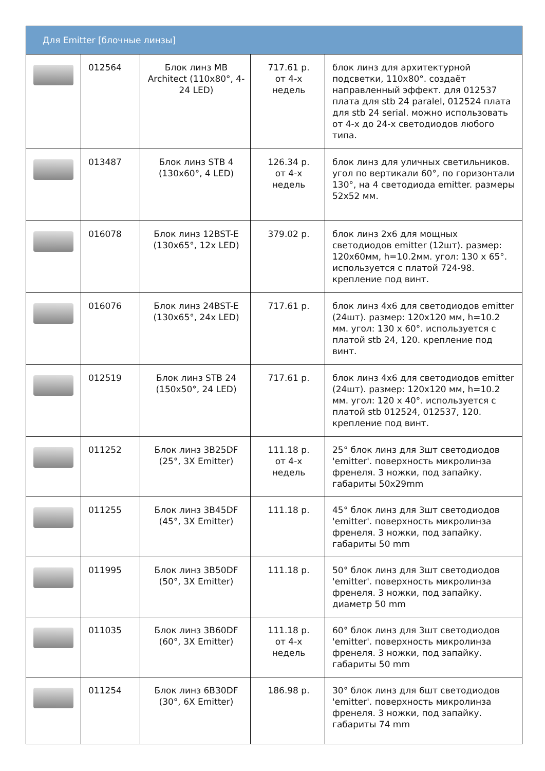| Для Emitter [блочные линзы] | | | | |
| --- | --- | --- | --- | --- |
| | 012564 | Блок линз MB Architect (110x80°, 4-24 LED) | 717.61 р. от 4-х недель | блок линз для архитектурной подсветки, 110x80°. создаёт направленный эффект. для 012537 плата для stb 24 paralel, 012524 плата для stb 24 serial. можно использовать от 4-х до 24-х светодиодов любого типа. |
| | 013487 | Блок линз STB 4 (130x60°, 4 LED) | 126.34 р. от 4-х недель | блок линз для уличных светильников. угол по вертикали 60°, по горизонтали 130°, на 4 светодиода emitter. размеры 52x52 мм. |
| | 016078 | Блок линз 12BST-E (130x65°, 12x LED) | 379.02 р. | блок линз 2x6 для мощных светодиодов emitter (12шт). размер: 120x60мм, h=10.2мм. угол: 130 x 65°. используется с платой 724-98. крепление под винт. |
| | 016076 | Блок линз 24BST-E (130x65°, 24x LED) | 717.61 р. | блок линз 4x6 для светодиодов emitter (24шт). размер: 120x120 мм, h=10.2 мм. угол: 130 x 60°. используется с платой stb 24, 120. крепление под винт. |
| | 012519 | Блок линз STB 24 (150x50°, 24 LED) | 717.61 р. | блок линз 4x6 для светодиодов emitter (24шт). размер: 120x120 мм, h=10.2 мм. угол: 120 x 40°. используется с платой stb 012524, 012537, 120. крепление под винт. |
| | 011252 | Блок линз 3B25DF (25°, 3X Emitter) | 111.18 р. от 4-х недель | 25° блок линз для 3шт светодиодов 'emitter'. поверхность микролинза френеля. 3 ножки, под запайку. габариты 50x29mm |
| | 011255 | Блок линз 3B45DF (45°, 3X Emitter) | 111.18 р. | 45° блок линз для 3шт светодиодов 'emitter'. поверхность микролинза френеля. 3 ножки, под запайку. габариты 50 mm |
| | 011995 | Блок линз 3B50DF (50°, 3X Emitter) | 111.18 р. | 50° блок линз для 3шт светодиодов 'emitter'. поверхность микролинза френеля. 3 ножки, под запайку. диаметр 50 mm |
| | 011035 | Блок линз 3B60DF (60°, 3X Emitter) | 111.18 р. от 4-х недель | 60° блок линз для 3шт светодиодов 'emitter'. поверхность микролинза френеля. 3 ножки, под запайку. габариты 50 mm |
| | 011254 | Блок линз 6B30DF (30°, 6X Emitter) | 186.98 р. | 30° блок линз для 6шт светодиодов 'emitter'. поверхность микролинза френеля. 3 ножки, под запайку. габариты 74 mm |